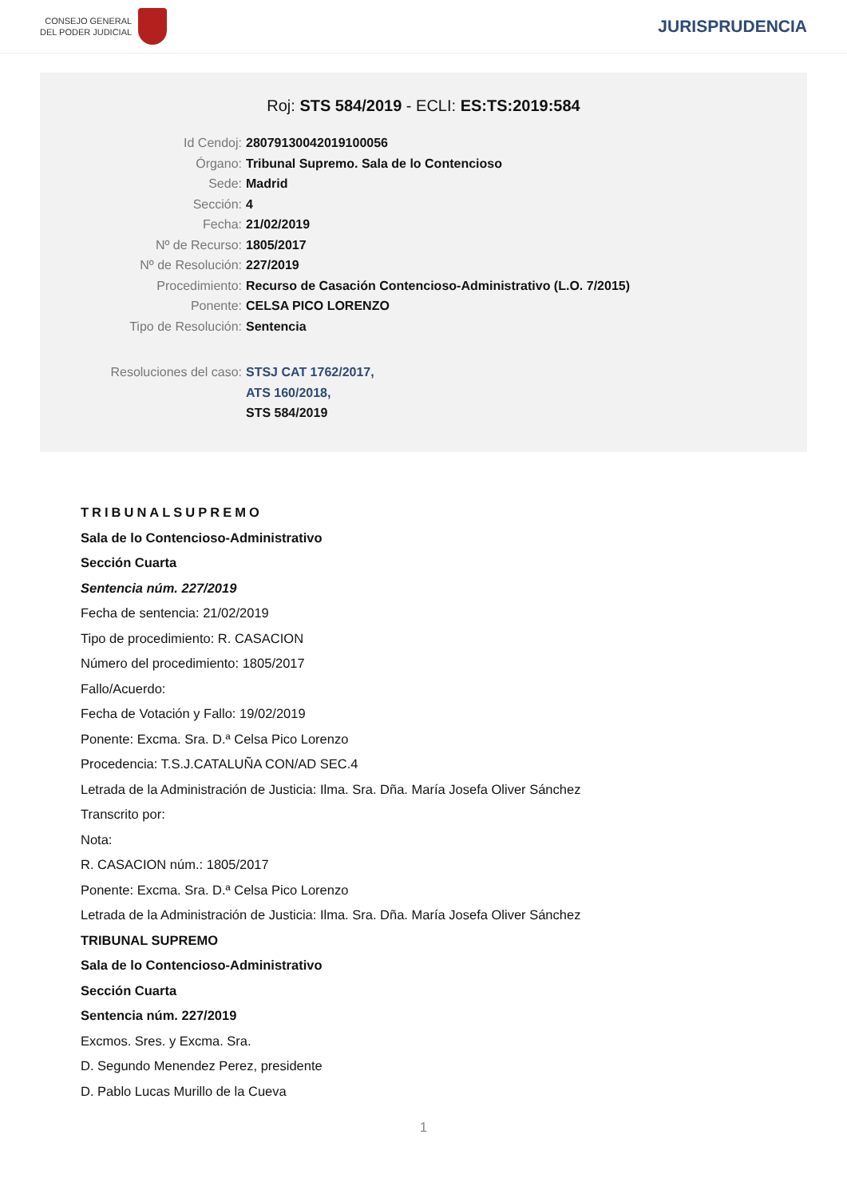CONSEJO GENERAL
DEL PODER JUDICIAL
JURISPRUDENCIA
Roj: STS 584/2019 - ECLI: ES:TS:2019:584
Id Cendoj: 28079130042019100056
Órgano: Tribunal Supremo. Sala de lo Contencioso
Sede: Madrid
Sección: 4
Fecha: 21/02/2019
Nº de Recurso: 1805/2017
Nº de Resolución: 227/2019
Procedimiento: Recurso de Casación Contencioso-Administrativo (L.O. 7/2015)
Ponente: CELSA PICO LORENZO
Tipo de Resolución: Sentencia
Resoluciones del caso: STSJ CAT 1762/2017,
ATS 160/2018,
STS 584/2019
TRIBUNALSUPREMO
Sala de lo Contencioso-Administrativo
Sección Cuarta
Sentencia núm. 227/2019
Fecha de sentencia: 21/02/2019
Tipo de procedimiento: R. CASACION
Número del procedimiento: 1805/2017
Fallo/Acuerdo:
Fecha de Votación y Fallo: 19/02/2019
Ponente: Excma. Sra. D.ª Celsa Pico Lorenzo
Procedencia: T.S.J.CATALUÑA CON/AD SEC.4
Letrada de la Administración de Justicia: Ilma. Sra. Dña. María Josefa Oliver Sánchez
Transcrito por:
Nota:
R. CASACION núm.: 1805/2017
Ponente: Excma. Sra. D.ª Celsa Pico Lorenzo
Letrada de la Administración de Justicia: Ilma. Sra. Dña. María Josefa Oliver Sánchez
TRIBUNAL SUPREMO
Sala de lo Contencioso-Administrativo
Sección Cuarta
Sentencia núm. 227/2019
Excmos. Sres. y Excma. Sra.
D. Segundo Menendez Perez, presidente
D. Pablo Lucas Murillo de la Cueva
1